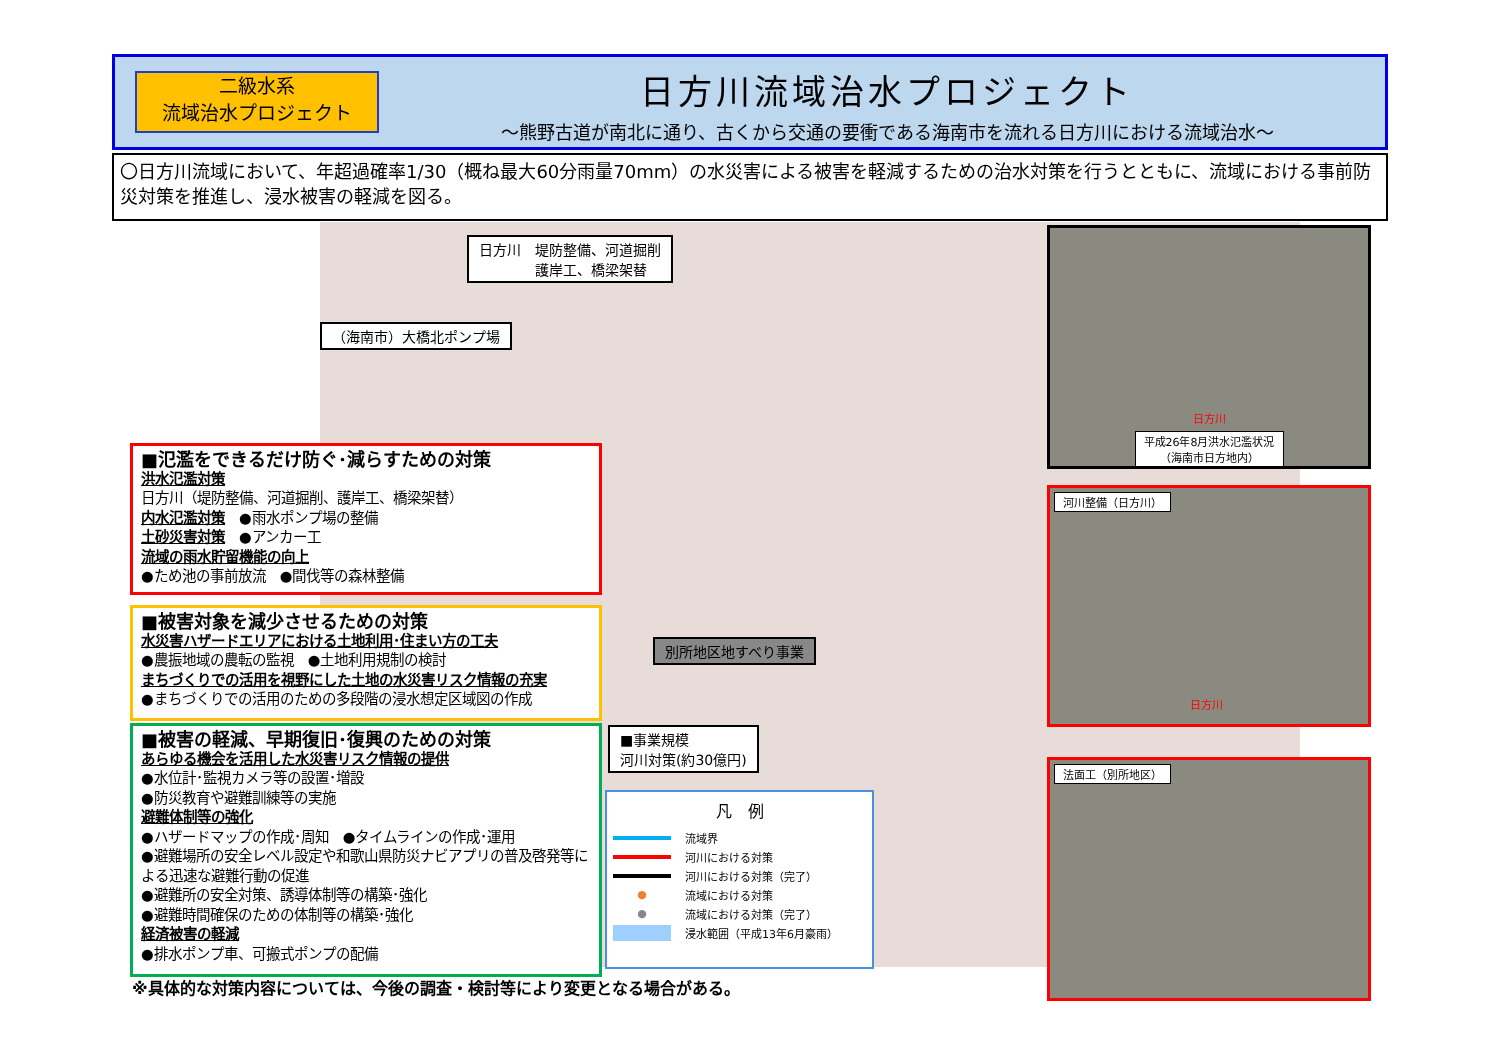二級水系
流域治水プロジェクト
日方川流域治水プロジェクト
～熊野古道が南北に通り、古くから交通の要衝である海南市を流れる日方川における流域治水～
〇日方川流域において、年超過確率1/30（概ね最大60分雨量70mm）の水災害による被害を軽減するための治水対策を行うとともに、流域における事前防災対策を推進し、浸水被害の軽減を図る。
日方川　堤防整備、河道掘削
　　　　護岸工、橋梁架替
（海南市）大橋北ポンプ場
別所地区地すべり事業
■事業規模
河川対策(約30億円)
■氾濫をできるだけ防ぐ･減らすための対策
洪水氾濫対策
日方川（堤防整備、河道掘削、護岸工、橋梁架替）
内水氾濫対策　●雨水ポンプ場の整備
土砂災害対策　●アンカー工
流域の雨水貯留機能の向上
●ため池の事前放流　●間伐等の森林整備
■被害対象を減少させるための対策
水災害ハザードエリアにおける土地利用･住まい方の工夫
●農振地域の農転の監視　●土地利用規制の検討
まちづくりでの活用を視野にした土地の水災害リスク情報の充実
●まちづくりでの活用のための多段階の浸水想定区域図の作成
■被害の軽減、早期復旧･復興のための対策
あらゆる機会を活用した水災害リスク情報の提供
●水位計･監視カメラ等の設置･増設
●防災教育や避難訓練等の実施
避難体制等の強化
●ハザードマップの作成･周知　●タイムラインの作成･運用
●避難場所の安全レベル設定や和歌山県防災ナビアプリの普及啓発等による迅速な避難行動の促進
●避難所の安全対策、誘導体制等の構築･強化
●避難時間確保のための体制等の構築･強化
経済被害の軽減
●排水ポンプ車、可搬式ポンプの配備
凡　例
流域界
河川における対策
河川における対策（完了）
● 流域における対策
● 流域における対策（完了）
浸水範囲（平成13年6月豪雨）
日方川
平成26年8月洪水氾濫状況
（海南市日方地内）
河川整備（日方川）
日方川
法面工（別所地区）
※具体的な対策内容については、今後の調査・検討等により変更となる場合がある。